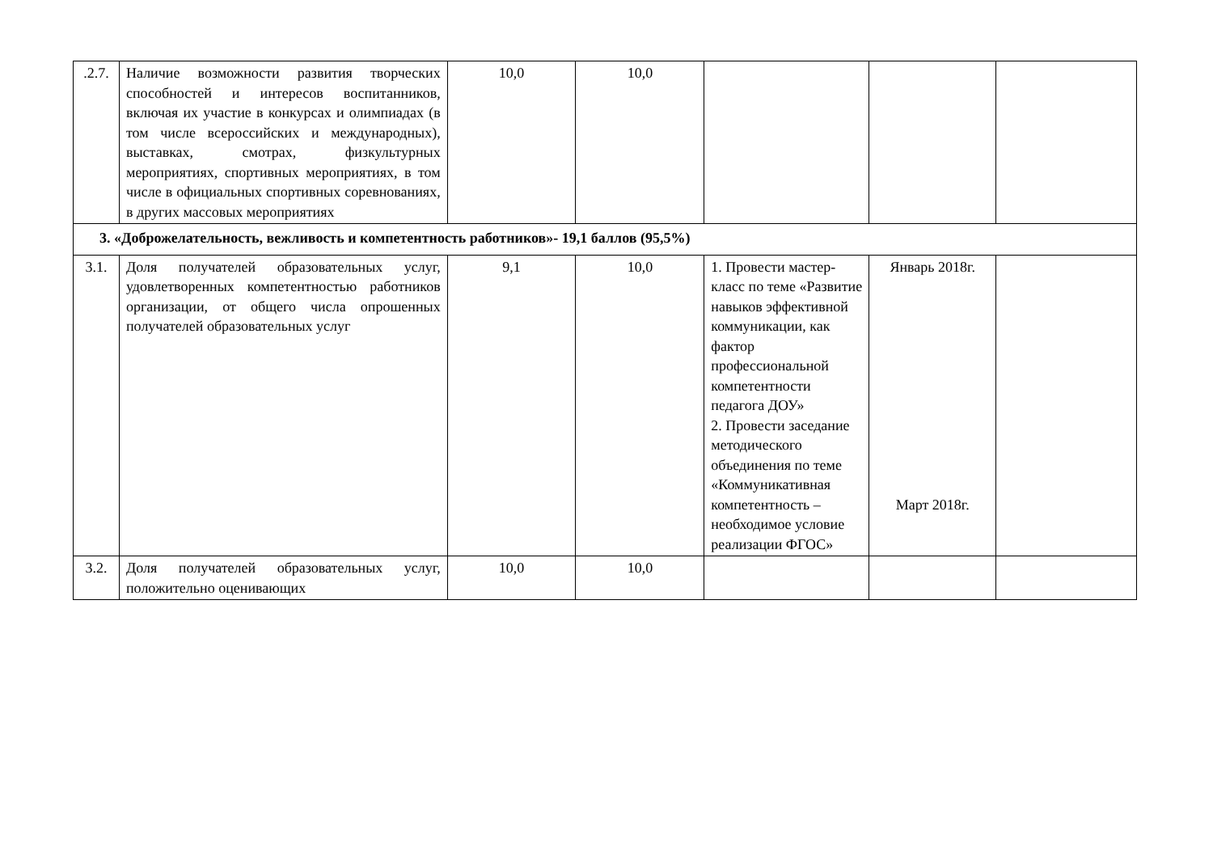| .2.7. | Наличие возможности развития творческих способностей и интересов воспитанников, включая их участие в конкурсах и олимпиадах (в том числе всероссийских и международных), выставках, смотрах, физкультурных мероприятиях, спортивных мероприятиях, в том числе в официальных спортивных соревнованиях, в других массовых мероприятиях | 10,0 | 10,0 | | | |
| 3. «Доброжелательность, вежливость и компетентность работников»- 19,1 баллов (95,5%) | | | | | | |
| 3.1. | Доля получателей образовательных услуг, удовлетворенных компетентностью работников организации, от общего числа опрошенных получателей образовательных услуг | 9,1 | 10,0 | 1. Провести мастер-класс по теме «Развитие навыков эффективной коммуникации, как фактор профессиональной компетентности педагога ДОУ» 2. Провести заседание методического объединения по теме «Коммуникативная компетентность – необходимое условие реализации ФГОС» | Январь 2018г. Март 2018г. | |
| 3.2. | Доля получателей образовательных услуг, положительно оценивающих | 10,0 | 10,0 | | | |